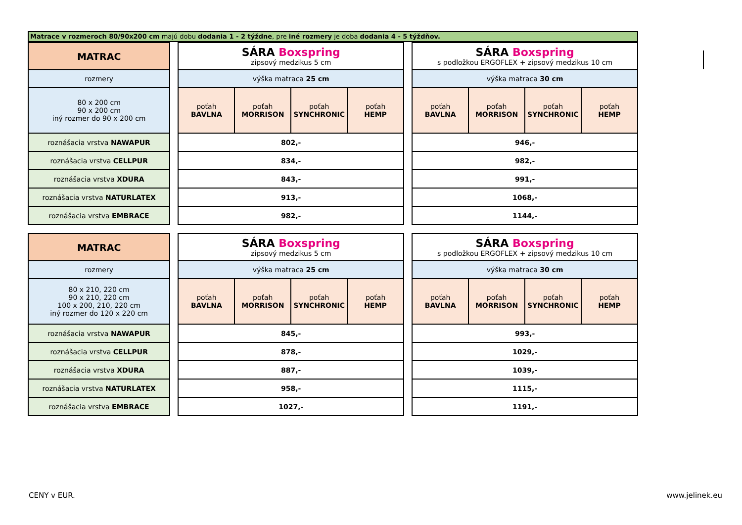Matrace v rozmeroch 80/90x200 cm majú dobu dodania 1 - 2 týždne, pre iné rozmery je doba dodania 4 - 5 týždňov.
| MATRAC | | SÁRA Boxspring zipsový medzikus 5 cm | | | | | SÁRA Boxspring s podložkou ERGOFLEX + zipsový medzikus 10 cm | | | |
| rozmery | | výška matraca 25 cm | | | | | výška matraca 30 cm | | | |
| 80 x 200 cm 90 x 200 cm iný rozmer do 90 x 200 cm | | poťah BAVLNA | poťah MORRISON | poťah SYNCHRONIC | poťah HEMP | | poťah BAVLNA | poťah MORRISON | poťah SYNCHRONIC | poťah HEMP |
| roznášacia vrstva NAWAPUR | | 802,- | | | | | 946,- | | | |
| roznášacia vrstva CELLPUR | | 834,- | | | | | 982,- | | | |
| roznášacia vrstva XDURA | | 843,- | | | | | 991,- | | | |
| roznášacia vrstva NATURLATEX | | 913,- | | | | | 1068,- | | | |
| roznášacia vrstva EMBRACE | | 982,- | | | | | 1144,- | | | |
| MATRAC | | SÁRA Boxspring zipsový medzikus 5 cm | | | | | SÁRA Boxspring s podložkou ERGOFLEX + zipsový medzikus 10 cm | | | |
| rozmery | | výška matraca 25 cm | | | | | výška matraca 30 cm | | | |
| 80 x 210, 220 cm 90 x 210, 220 cm 100 x 200, 210, 220 cm iný rozmer do 120 x 220 cm | | poťah BAVLNA | poťah MORRISON | poťah SYNCHRONIC | poťah HEMP | | poťah BAVLNA | poťah MORRISON | poťah SYNCHRONIC | poťah HEMP |
| roznášacia vrstva NAWAPUR | | 845,- | | | | | 993,- | | | |
| roznášacia vrstva CELLPUR | | 878,- | | | | | 1029,- | | | |
| roznášacia vrstva XDURA | | 887,- | | | | | 1039,- | | | |
| roznášacia vrstva NATURLATEX | | 958,- | | | | | 1115,- | | | |
| roznášacia vrstva EMBRACE | | 1027,- | | | | | 1191,- | | | |
CENY v EUR. www.jelinek.eu